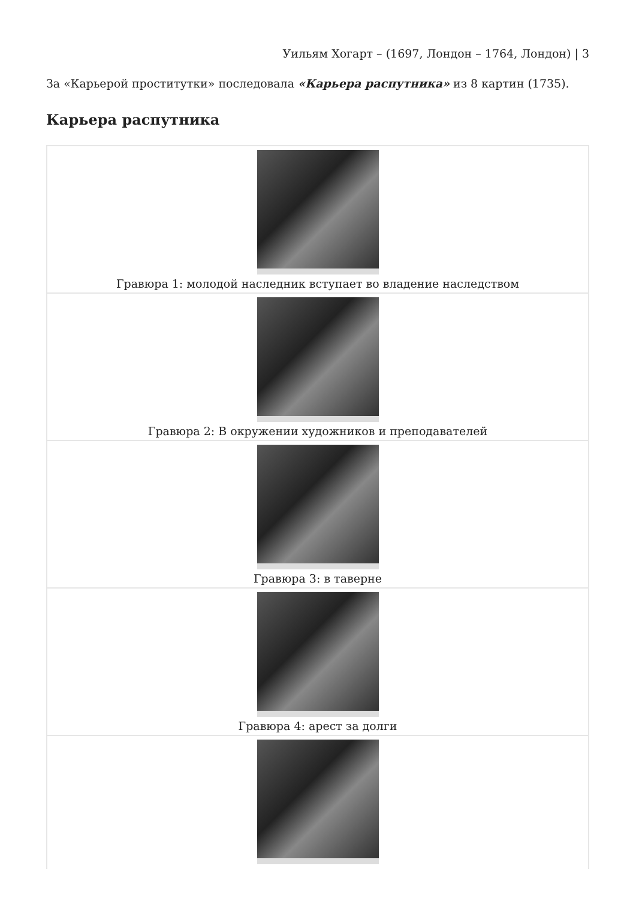Уильям Хогарт – (1697, Лондон – 1764, Лондон) | 3
За «Карьерой проститутки» последовала «Карьера распутника» из 8 картин (1735).
Карьера распутника
| Гравюра 1: молодой наследник вступает во владение наследством |
| Гравюра 2: В окружении художников и преподавателей |
| Гравюра 3: в таверне |
| Гравюра 4: арест за долги |